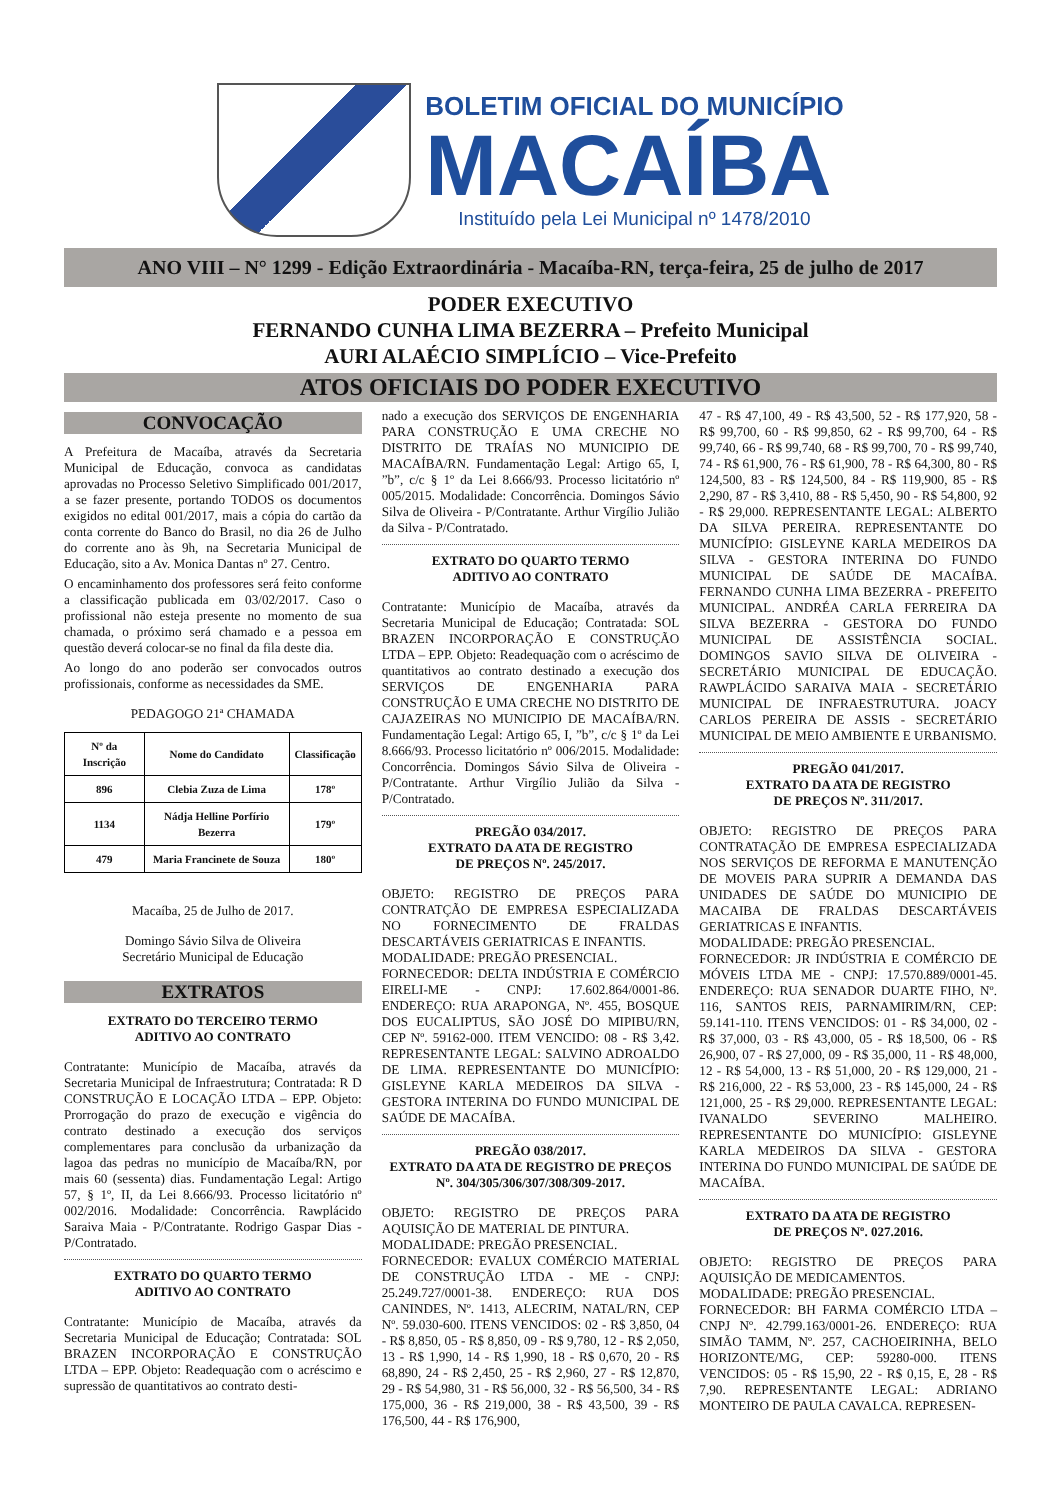BOLETIM OFICIAL DO MUNICÍPIO
MACAÍBA
Instituído pela Lei Municipal nº 1478/2010
ANO VIII – N° 1299 - Edição Extraordinária - Macaíba-RN, terça-feira, 25 de julho de 2017
PODER EXECUTIVO
FERNANDO CUNHA LIMA BEZERRA – Prefeito Municipal
AURI ALAÉCIO SIMPLÍCIO – Vice-Prefeito
ATOS OFICIAIS DO PODER EXECUTIVO
CONVOCAÇÃO
A Prefeitura de Macaíba, através da Secretaria Municipal de Educação, convoca as candidatas aprovadas no Processo Seletivo Simplificado 001/2017, a se fazer presente, portando TODOS os documentos exigidos no edital 001/2017, mais a cópia do cartão da conta corrente do Banco do Brasil, no dia 26 de Julho do corrente ano às 9h, na Secretaria Municipal de Educação, sito a Av. Monica Dantas nº 27. Centro.
O encaminhamento dos professores será feito conforme a classificação publicada em 03/02/2017. Caso o profissional não esteja presente no momento de sua chamada, o próximo será chamado e a pessoa em questão deverá colocar-se no final da fila deste dia.
Ao longo do ano poderão ser convocados outros profissionais, conforme as necessidades da SME.
PEDAGOGO 21ª CHAMADA
| Nº da Inscrição | Nome do Candidato | Classificação |
| --- | --- | --- |
| 896 | Clebia Zuza de Lima | 178º |
| 1134 | Nádja Helline Porfírio Bezerra | 179º |
| 479 | Maria Francinete de Souza | 180º |
Macaíba, 25 de Julho de 2017.
Domingo Sávio Silva de Oliveira
Secretário Municipal de Educação
EXTRATOS
EXTRATO DO TERCEIRO TERMO
ADITIVO AO CONTRATO
Contratante: Município de Macaíba, através da Secretaria Municipal de Infraestrutura; Contratada: R D CONSTRUÇÃO E LOCAÇÃO LTDA – EPP. Objeto: Prorrogação do prazo de execução e vigência do contrato destinado a execução dos serviços complementares para conclusão da urbanização da lagoa das pedras no município de Macaíba/RN, por mais 60 (sessenta) dias. Fundamentação Legal: Artigo 57, § 1º, II, da Lei 8.666/93. Processo licitatório nº 002/2016. Modalidade: Concorrência. Rawplácido Saraiva Maia - P/Contratante. Rodrigo Gaspar Dias - P/Contratado.
EXTRATO DO QUARTO TERMO
ADITIVO AO CONTRATO
Contratante: Município de Macaíba, através da Secretaria Municipal de Educação; Contratada: SOL BRAZEN INCORPORAÇÃO E CONSTRUÇÃO LTDA – EPP. Objeto: Readequação com o acréscimo e supressão de quantitativos ao contrato desti-
nado a execução dos SERVIÇOS DE ENGENHARIA PARA CONSTRUÇÃO E UMA CRECHE NO DISTRITO DE TRAÍAS NO MUNICIPIO DE MACAÍBA/RN. Fundamentação Legal: Artigo 65, I, ”b”, c/c § 1º da Lei 8.666/93. Processo licitatório nº 005/2015. Modalidade: Concorrência. Domingos Sávio Silva de Oliveira - P/Contratante. Arthur Virgílio Julião da Silva - P/Contratado.
EXTRATO DO QUARTO TERMO
ADITIVO AO CONTRATO
Contratante: Município de Macaíba, através da Secretaria Municipal de Educação; Contratada: SOL BRAZEN INCORPORAÇÃO E CONSTRUÇÃO LTDA – EPP. Objeto: Readequação com o acréscimo de quantitativos ao contrato destinado a execução dos SERVIÇOS DE ENGENHARIA PARA CONSTRUÇÃO E UMA CRECHE NO DISTRITO DE CAJAZEIRAS NO MUNICIPIO DE MACAÍBA/RN. Fundamentação Legal: Artigo 65, I, ”b”, c/c § 1º da Lei 8.666/93. Processo licitatório nº 006/2015. Modalidade: Concorrência. Domingos Sávio Silva de Oliveira - P/Contratante. Arthur Virgílio Julião da Silva - P/Contratado.
PREGÃO 034/2017.
EXTRATO DA ATA DE REGISTRO
DE PREÇOS Nº. 245/2017.
OBJETO: REGISTRO DE PREÇOS PARA CONTRATÇÃO DE EMPRESA ESPECIALIZADA NO FORNECIMENTO DE FRALDAS DESCARTÁVEIS GERIATRICAS E INFANTIS.
MODALIDADE: PREGÃO PRESENCIAL.
FORNECEDOR: DELTA INDÚSTRIA E COMÉRCIO EIRELI-ME - CNPJ: 17.602.864/0001-86. ENDEREÇO: RUA ARAPONGA, Nº. 455, BOSQUE DOS EUCALIPTUS, SÃO JOSÉ DO MIPIBU/RN, CEP Nº. 59162-000. ITEM VENCIDO: 08 - R$ 3,42. REPRESENTANTE LEGAL: SALVINO ADROALDO DE LIMA. REPRESENTANTE DO MUNICÍPIO: GISLEYNE KARLA MEDEIROS DA SILVA - GESTORA INTERINA DO FUNDO MUNICIPAL DE SAÚDE DE MACAÍBA.
PREGÃO 038/2017.
EXTRATO DA ATA DE REGISTRO DE PREÇOS Nº. 304/305/306/307/308/309-2017.
OBJETO: REGISTRO DE PREÇOS PARA AQUISIÇÃO DE MATERIAL DE PINTURA.
MODALIDADE: PREGÃO PRESENCIAL.
FORNECEDOR: EVALUX COMÉRCIO MATERIAL DE CONSTRUÇÃO LTDA - ME - CNPJ: 25.249.727/0001-38. ENDEREÇO: RUA DOS CANINDES, Nº. 1413, ALECRIM, NATAL/RN, CEP Nº. 59.030-600. ITENS VENCIDOS: 02 - R$ 3,850, 04 - R$ 8,850, 05 - R$ 8,850, 09 - R$ 9,780, 12 - R$ 2,050, 13 - R$ 1,990, 14 - R$ 1,990, 18 - R$ 0,670, 20 - R$ 68,890, 24 - R$ 2,450, 25 - R$ 2,960, 27 - R$ 12,870, 29 - R$ 54,980, 31 - R$ 56,000, 32 - R$ 56,500, 34 - R$ 175,000, 36 - R$ 219,000, 38 - R$ 43,500, 39 - R$ 176,500, 44 - R$ 176,900,
47 - R$ 47,100, 49 - R$ 43,500, 52 - R$ 177,920, 58 - R$ 99,700, 60 - R$ 99,850, 62 - R$ 99,700, 64 - R$ 99,740, 66 - R$ 99,740, 68 - R$ 99,700, 70 - R$ 99,740, 74 - R$ 61,900, 76 - R$ 61,900, 78 - R$ 64,300, 80 - R$ 124,500, 83 - R$ 124,500, 84 - R$ 119,900, 85 - R$ 2,290, 87 - R$ 3,410, 88 - R$ 5,450, 90 - R$ 54,800, 92 - R$ 29,000. REPRESENTANTE LEGAL: ALBERTO DA SILVA PEREIRA. REPRESENTANTE DO MUNICÍPIO: GISLEYNE KARLA MEDEIROS DA SILVA - GESTORA INTERINA DO FUNDO MUNICIPAL DE SAÚDE DE MACAÍBA. FERNANDO CUNHA LIMA BEZERRA - PREFEITO MUNICIPAL. ANDRÉA CARLA FERREIRA DA SILVA BEZERRA - GESTORA DO FUNDO MUNICIPAL DE ASSISTÊNCIA SOCIAL. DOMINGOS SAVIO SILVA DE OLIVEIRA - SECRETÁRIO MUNICIPAL DE EDUCAÇÃO. RAWPLÁCIDO SARAIVA MAIA - SECRETÁRIO MUNICIPAL DE INFRAESTRUTURA. JOACY CARLOS PEREIRA DE ASSIS - SECRETÁRIO MUNICIPAL DE MEIO AMBIENTE E URBANISMO.
PREGÃO 041/2017.
EXTRATO DA ATA DE REGISTRO
DE PREÇOS Nº. 311/2017.
OBJETO: REGISTRO DE PREÇOS PARA CONTRATAÇÃO DE EMPRESA ESPECIALIZADA NOS SERVIÇOS DE REFORMA E MANUTENÇÃO DE MOVEIS PARA SUPRIR A DEMANDA DAS UNIDADES DE SAÚDE DO MUNICIPIO DE MACAIBA DE FRALDAS DESCARTÁVEIS GERIATRICAS E INFANTIS.
MODALIDADE: PREGÃO PRESENCIAL.
FORNECEDOR: JR INDÚSTRIA E COMÉRCIO DE MÓVEIS LTDA ME - CNPJ: 17.570.889/0001-45. ENDEREÇO: RUA SENADOR DUARTE FIHO, Nº. 116, SANTOS REIS, PARNAMIRIM/RN, CEP: 59.141-110. ITENS VENCIDOS: 01 - R$ 34,000, 02 - R$ 37,000, 03 - R$ 43,000, 05 - R$ 18,500, 06 - R$ 26,900, 07 - R$ 27,000, 09 - R$ 35,000, 11 - R$ 48,000, 12 - R$ 54,000, 13 - R$ 51,000, 20 - R$ 129,000, 21 - R$ 216,000, 22 - R$ 53,000, 23 - R$ 145,000, 24 - R$ 121,000, 25 - R$ 29,000. REPRESENTANTE LEGAL: IVANALDO SEVERINO MALHEIRO. REPRESENTANTE DO MUNICÍPIO: GISLEYNE KARLA MEDEIROS DA SILVA - GESTORA INTERINA DO FUNDO MUNICIPAL DE SAÚDE DE MACAÍBA.
EXTRATO DA ATA DE REGISTRO
DE PREÇOS Nº. 027.2016.
OBJETO: REGISTRO DE PREÇOS PARA AQUISIÇÃO DE MEDICAMENTOS.
MODALIDADE: PREGÃO PRESENCIAL.
FORNECEDOR: BH FARMA COMÉRCIO LTDA – CNPJ Nº. 42.799.163/0001-26. ENDEREÇO: RUA SIMÃO TAMM, Nº. 257, CACHOEIRINHA, BELO HORIZONTE/MG, CEP: 59280-000. ITENS VENCIDOS: 05 - R$ 15,90, 22 - R$ 0,15, E, 28 - R$ 7,90. REPRESENTANTE LEGAL: ADRIANO MONTEIRO DE PAULA CAVALCA. REPRESEN-